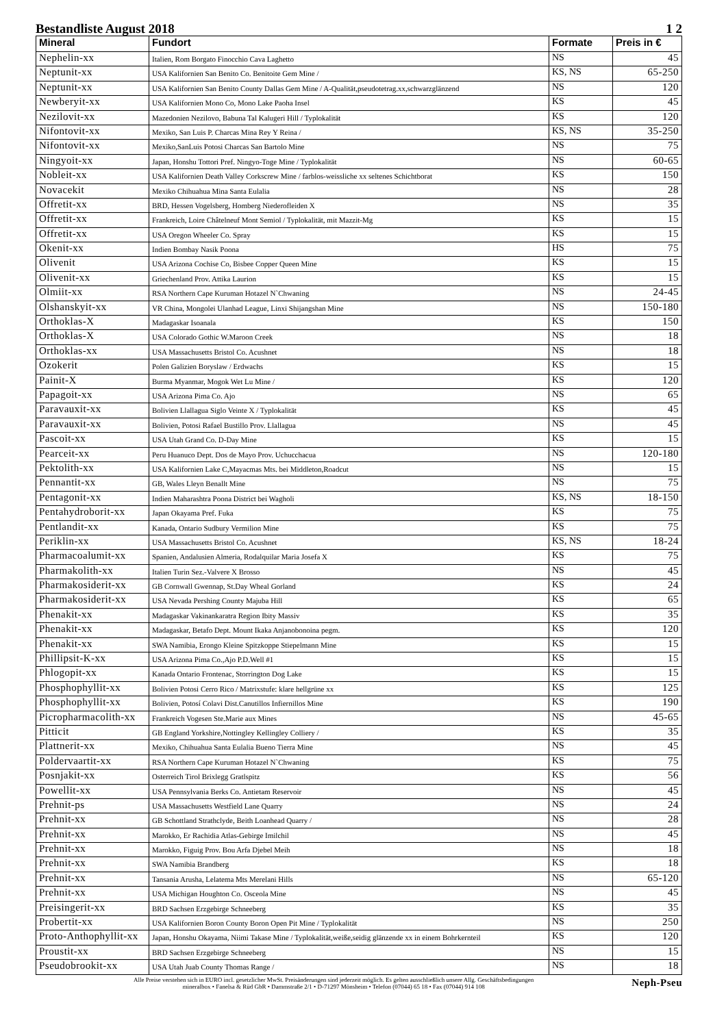Bestandliste August 2018 1 2
| Mineral | Fundort | Formate | Preis in € |
| --- | --- | --- | --- |
| Nephelin-xx | Italien, Rom Borgato Finocchio Cava Laghetto | NS | 45 |
| Neptunit-xx | USA Kalifornien San Benito Co. Benitoite Gem Mine / | KS, NS | 65-250 |
| Neptunit-xx | USA Kalifornien San Benito County Dallas Gem Mine / A-Qualität,pseudotetrag.xx,schwarzglänzend | NS | 120 |
| Newberyit-xx | USA Kalifornien Mono Co, Mono Lake Paoha Insel | KS | 45 |
| Nezilovit-xx | Mazedonien Nezilovo, Babuna Tal Kalugeri Hill / Typlokalität | KS | 120 |
| Nifontovit-xx | Mexiko, San Luis P. Charcas Mina Rey Y Reina / | KS, NS | 35-250 |
| Nifontovit-xx | Mexiko,SanLuis Potosi Charcas San Bartolo Mine | NS | 75 |
| Ningyoit-xx | Japan, Honshu Tottori Pref. Ningyo-Toge Mine / Typlokalität | NS | 60-65 |
| Nobleit-xx | USA Kalifornien Death Valley Corkscrew Mine / farblos-weissliche xx seltenes Schichtborat | KS | 150 |
| Novacekit | Mexiko Chihuahua Mina Santa Eulalia | NS | 28 |
| Offretit-xx | BRD, Hessen Vogelsberg, Homberg Niederofleiden X | NS | 35 |
| Offretit-xx | Frankreich, Loire Châtelneuf Mont Semiol / Typlokalität, mit Mazzit-Mg | KS | 15 |
| Offretit-xx | USA Oregon Wheeler Co. Spray | KS | 15 |
| Okenit-xx | Indien Bombay Nasik Poona | HS | 75 |
| Olivenit | USA Arizona Cochise Co, Bisbee Copper Queen Mine | KS | 15 |
| Olivenit-xx | Griechenland Prov. Attika Laurion | KS | 15 |
| Olmiit-xx | RSA Northern Cape Kuruman Hotazel N`Chwaning | NS | 24-45 |
| Olshanskyit-xx | VR China, Mongolei Ulanhad League, Linxi Shijangshan Mine | NS | 150-180 |
| Orthoklas-X | Madagaskar Isoanala | KS | 150 |
| Orthoklas-X | USA Colorado Gothic W.Maroon Creek | NS | 18 |
| Orthoklas-xx | USA Massachusetts Bristol Co. Acushnet | NS | 18 |
| Ozokerit | Polen Galizien Boryslaw / Erdwachs | KS | 15 |
| Painit-X | Burma Myanmar, Mogok Wet Lu Mine / | KS | 120 |
| Papagoit-xx | USA Arizona Pima Co. Ajo | NS | 65 |
| Paravauxit-xx | Bolivien Llallagua Siglo Veinte X / Typlokalität | KS | 45 |
| Paravauxit-xx | Bolivien, Potosi Rafael Bustillo Prov. Llallagua | NS | 45 |
| Pascoit-xx | USA Utah Grand Co. D-Day Mine | KS | 15 |
| Pearceit-xx | Peru Huanuco Dept. Dos de Mayo Prov. Uchucchacua | NS | 120-180 |
| Pektolith-xx | USA Kalifornien Lake C,Mayacmas Mts. bei Middleton,Roadcut | NS | 15 |
| Pennantit-xx | GB, Wales Lleyn Benallt Mine | NS | 75 |
| Pentagonit-xx | Indien Maharashtra Poona District bei Wagholi | KS, NS | 18-150 |
| Pentahydroborit-xx | Japan Okayama Pref. Fuka | KS | 75 |
| Pentlandit-xx | Kanada, Ontario Sudbury Vermilion Mine | KS | 75 |
| Periklin-xx | USA Massachusetts Bristol Co. Acushnet | KS, NS | 18-24 |
| Pharmacoalumit-xx | Spanien, Andalusien Almeria, Rodalquilar Maria Josefa X | KS | 75 |
| Pharmakolith-xx | Italien Turin Sez.-Valvere X Brosso | NS | 45 |
| Pharmakosiderit-xx | GB Cornwall Gwennap, St.Day Wheal Gorland | KS | 24 |
| Pharmakosiderit-xx | USA Nevada Pershing County Majuba Hill | KS | 65 |
| Phenakit-xx | Madagaskar Vakinankaratra Region Ibity Massiv | KS | 35 |
| Phenakit-xx | Madagaskar, Betafo Dept. Mount Ikaka Anjanobonoina pegm. | KS | 120 |
| Phenakit-xx | SWA Namibia, Erongo Kleine Spitzkoppe Stiepelmann Mine | KS | 15 |
| Phillipsit-K-xx | USA Arizona Pima Co.,Ajo P.D.Well #1 | KS | 15 |
| Phlogopit-xx | Kanada Ontario Frontenac, Storrington Dog Lake | KS | 15 |
| Phosphophyllit-xx | Bolivien Potosi Cerro Rico / Matrixstufe: klare hellgrüne xx | KS | 125 |
| Phosphophyllit-xx | Bolivien, Potosí Colavi Dist.Canutillos Infiernillos Mine | KS | 190 |
| Picropharmacolith-xx | Frankreich Vogesen Ste.Marie aux Mines | NS | 45-65 |
| Pitticit | GB England Yorkshire,Nottingley Kellingley Colliery / | KS | 35 |
| Plattnerit-xx | Mexiko, Chihuahua Santa Eulalia Bueno Tierra Mine | NS | 45 |
| Poldervaartit-xx | RSA Northern Cape Kuruman Hotazel N`Chwaning | KS | 75 |
| Posnjakit-xx | Osterreich Tirol Brixlegg Gratlspitz | KS | 56 |
| Powellit-xx | USA Pennsylvania Berks Co. Antietam Reservoir | NS | 45 |
| Prehnit-ps | USA Massachusetts Westfield Lane Quarry | NS | 24 |
| Prehnit-xx | GB Schottland Strathclyde, Beith Loanhead Quarry / | NS | 28 |
| Prehnit-xx | Marokko, Er Rachidia Atlas-Gebirge Imilchil | NS | 45 |
| Prehnit-xx | Marokko, Figuig Prov. Bou Arfa Djebel Meih | NS | 18 |
| Prehnit-xx | SWA Namibia Brandberg | KS | 18 |
| Prehnit-xx | Tansania Arusha, Lelatema Mts Merelani Hills | NS | 65-120 |
| Prehnit-xx | USA Michigan Houghton Co. Osceola Mine | NS | 45 |
| Preisingerit-xx | BRD Sachsen Erzgebirge Schneeberg | KS | 35 |
| Probertit-xx | USA Kalifornien Boron County Boron Open Pit Mine / Typlokalität | NS | 250 |
| Proto-Anthophyllit-xx | Japan, Honshu Okayama, Niimi Takase Mine / Typlokalität,weiße,seidig glänzende xx in einem Bohrkernteil | KS | 120 |
| Proustit-xx | BRD Sachsen Erzgebirge Schneeberg | NS | 15 |
| Pseudobrookit-xx | USA Utah Juab County Thomas Range / | NS | 18 |
Alle Preise verstehen sich in EURO incl. gesetzlicher MwSt. Preisänderungen sind jederzeit möglich. Es gelten ausschließlich unsere Allg. Geschäftsbedingungen
mineralbox • Fanelsa & Rüd GbR • Dammstraße 2/1 • D-71297 Mönsheim • Telefon (07044) 65 18 • Fax (07044) 914 108
Neph-Pseu